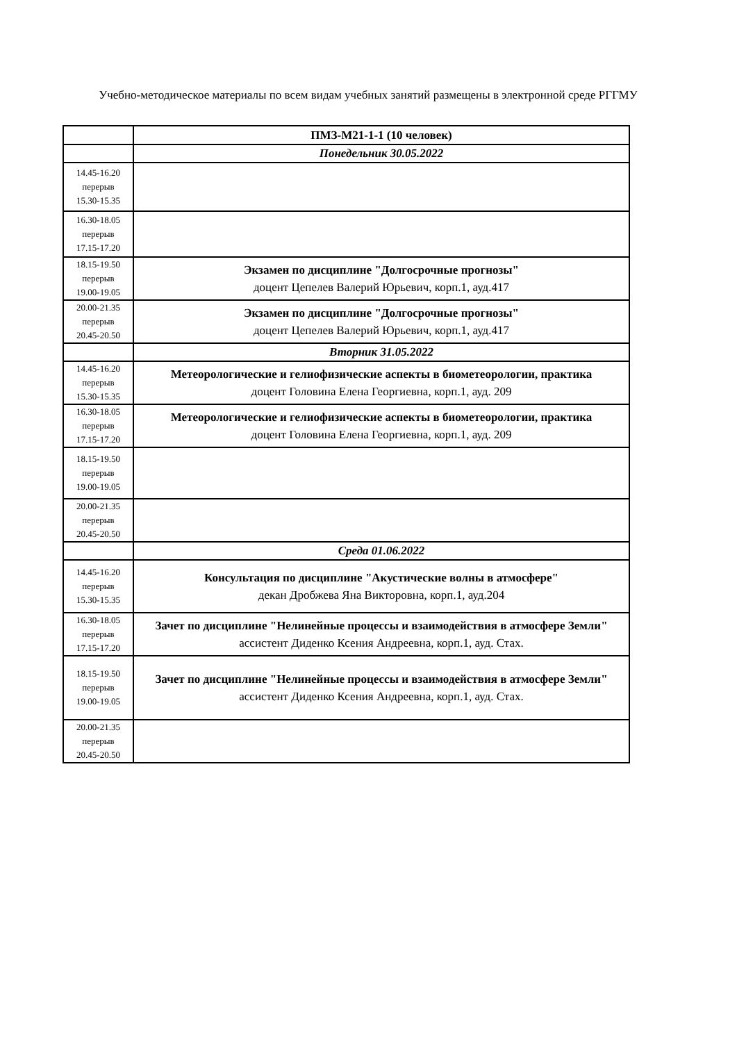Учебно-методическое материалы по всем видам учебных занятий размещены в электронной среде РГГМУ
| | ПМЗ-М21-1-1 (10 человек) |
| | Понедельник 30.05.2022 |
| 14.45-16.20 перерыв 15.30-15.35 | |
| 16.30-18.05 перерыв 17.15-17.20 | |
| 18.15-19.50 перерыв 19.00-19.05 | Экзамен по дисциплине "Долгосрочные прогнозы" доцент Цепелев Валерий Юрьевич, корп.1, ауд.417 |
| 20.00-21.35 перерыв 20.45-20.50 | Экзамен по дисциплине "Долгосрочные прогнозы" доцент Цепелев Валерий Юрьевич, корп.1, ауд.417 |
| | Вторник 31.05.2022 |
| 14.45-16.20 перерыв 15.30-15.35 | Метеорологические и гелиофизические аспекты в биометеорологии, практика доцент Головина Елена Георгиевна, корп.1, ауд. 209 |
| 16.30-18.05 перерыв 17.15-17.20 | Метеорологические и гелиофизические аспекты в биометеорологии, практика доцент Головина Елена Георгиевна, корп.1, ауд. 209 |
| 18.15-19.50 перерыв 19.00-19.05 | |
| 20.00-21.35 перерыв 20.45-20.50 | |
| | Среда 01.06.2022 |
| 14.45-16.20 перерыв 15.30-15.35 | Консультация по дисциплине "Акустические волны в атмосфере" декан Дробжева Яна Викторовна, корп.1, ауд.204 |
| 16.30-18.05 перерыв 17.15-17.20 | Зачет по дисциплине "Нелинейные процессы и взаимодействия в атмосфере Земли" ассистент Диденко Ксения Андреевна, корп.1, ауд. Стах. |
| 18.15-19.50 перерыв 19.00-19.05 | Зачет по дисциплине "Нелинейные процессы и взаимодействия в атмосфере Земли" ассистент Диденко Ксения Андреевна, корп.1, ауд. Стах. |
| 20.00-21.35 перерыв 20.45-20.50 | |